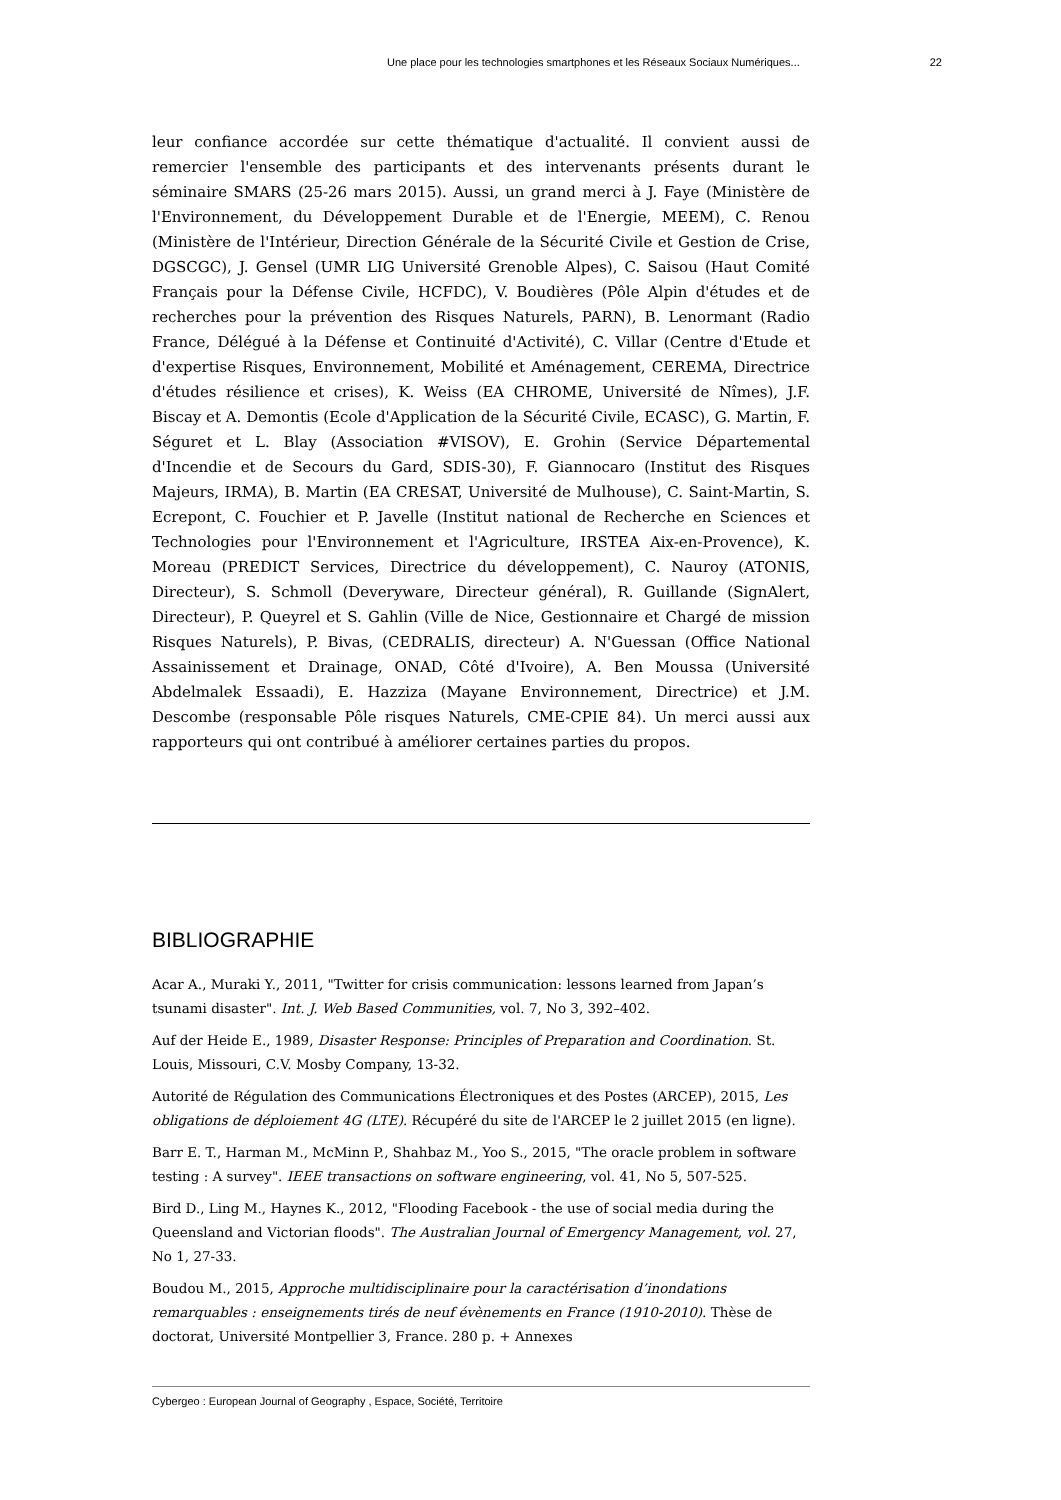Une place pour les technologies smartphones et les Réseaux Sociaux Numériques... 22
leur confiance accordée sur cette thématique d'actualité. Il convient aussi de remercier l'ensemble des participants et des intervenants présents durant le séminaire SMARS (25-26 mars 2015). Aussi, un grand merci à J. Faye (Ministère de l'Environnement, du Développement Durable et de l'Energie, MEEM), C. Renou (Ministère de l'Intérieur, Direction Générale de la Sécurité Civile et Gestion de Crise, DGSCGC), J. Gensel (UMR LIG Université Grenoble Alpes), C. Saisou (Haut Comité Français pour la Défense Civile, HCFDC), V. Boudières (Pôle Alpin d'études et de recherches pour la prévention des Risques Naturels, PARN), B. Lenormant (Radio France, Délégué à la Défense et Continuité d'Activité), C. Villar (Centre d'Etude et d'expertise Risques, Environnement, Mobilité et Aménagement, CEREMA, Directrice d'études résilience et crises), K. Weiss (EA CHROME, Université de Nîmes), J.F. Biscay et A. Demontis (Ecole d'Application de la Sécurité Civile, ECASC), G. Martin, F. Séguret et L. Blay (Association #VISOV), E. Grohin (Service Départemental d'Incendie et de Secours du Gard, SDIS-30), F. Giannocaro (Institut des Risques Majeurs, IRMA), B. Martin (EA CRESAT, Université de Mulhouse), C. Saint-Martin, S. Ecrepont, C. Fouchier et P. Javelle (Institut national de Recherche en Sciences et Technologies pour l'Environnement et l'Agriculture, IRSTEA Aix-en-Provence), K. Moreau (PREDICT Services, Directrice du développement), C. Nauroy (ATONIS, Directeur), S. Schmoll (Deveryware, Directeur général), R. Guillande (SignAlert, Directeur), P. Queyrel et S. Gahlin (Ville de Nice, Gestionnaire et Chargé de mission Risques Naturels), P. Bivas, (CEDRALIS, directeur) A. N'Guessan (Office National Assainissement et Drainage, ONAD, Côté d'Ivoire), A. Ben Moussa (Université Abdelmalek Essaadi), E. Hazziza (Mayane Environnement, Directrice) et J.M. Descombe (responsable Pôle risques Naturels, CME-CPIE 84). Un merci aussi aux rapporteurs qui ont contribué à améliorer certaines parties du propos.
BIBLIOGRAPHIE
Acar A., Muraki Y., 2011, "Twitter for crisis communication: lessons learned from Japan’s tsunami disaster". Int. J. Web Based Communities, vol. 7, No 3, 392–402.
Auf der Heide E., 1989, Disaster Response: Principles of Preparation and Coordination. St. Louis, Missouri, C.V. Mosby Company, 13-32.
Autorité de Régulation des Communications Électroniques et des Postes (ARCEP), 2015, Les obligations de déploiement 4G (LTE). Récupéré du site de l'ARCEP le 2 juillet 2015 (en ligne).
Barr E. T., Harman M., McMinn P., Shahbaz M., Yoo S., 2015, "The oracle problem in software testing : A survey". IEEE transactions on software engineering, vol. 41, No 5, 507-525.
Bird D., Ling M., Haynes K., 2012, "Flooding Facebook - the use of social media during the Queensland and Victorian floods". The Australian Journal of Emergency Management, vol. 27, No 1, 27-33.
Boudou M., 2015, Approche multidisciplinaire pour la caractérisation d’inondations remarquables : enseignements tirés de neuf évènements en France (1910-2010). Thèse de doctorat, Université Montpellier 3, France. 280 p. + Annexes
Cybergeo : European Journal of Geography , Espace, Société, Territoire